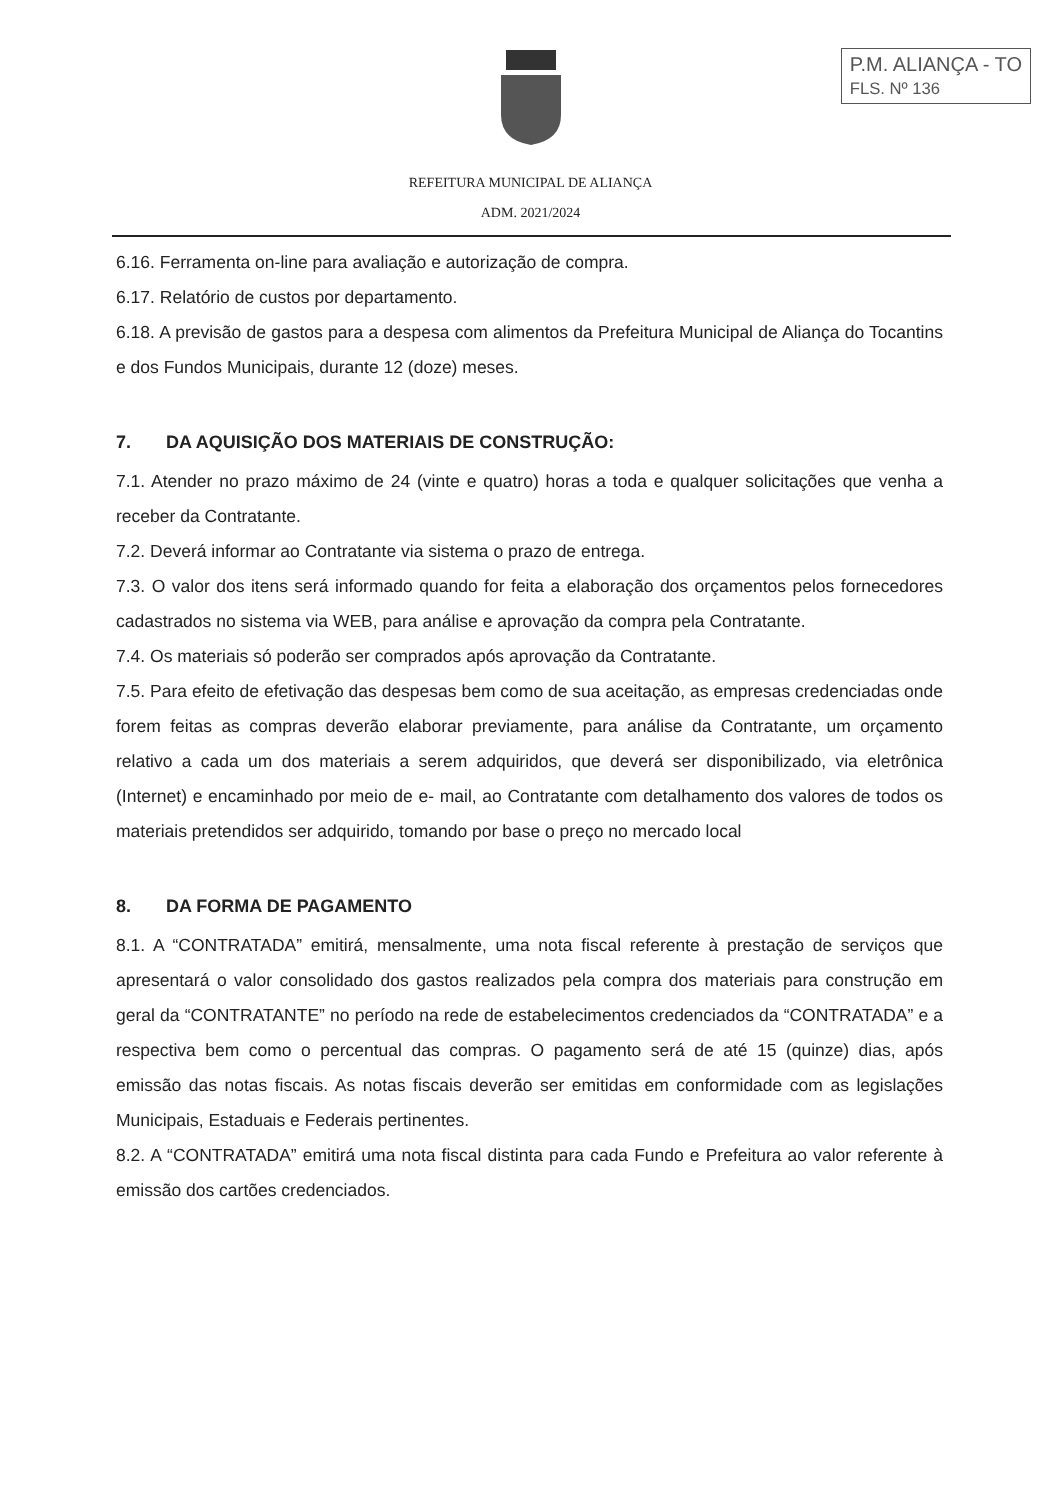P.M. ALIANÇA - TO
FLS. Nº 136
REFEITURA MUNICIPAL DE ALIANÇA
ADM. 2021/2024
6.16. Ferramenta on-line para avaliação e autorização de compra.
6.17. Relatório de custos por departamento.
6.18. A previsão de gastos para a despesa com alimentos da Prefeitura Municipal de Aliança do Tocantins e dos Fundos Municipais, durante 12 (doze) meses.
7. DA AQUISIÇÃO DOS MATERIAIS DE CONSTRUÇÃO:
7.1. Atender no prazo máximo de 24 (vinte e quatro) horas a toda e qualquer solicitações que venha a receber da Contratante.
7.2. Deverá informar ao Contratante via sistema o prazo de entrega.
7.3. O valor dos itens será informado quando for feita a elaboração dos orçamentos pelos fornecedores cadastrados no sistema via WEB, para análise e aprovação da compra pela Contratante.
7.4. Os materiais só poderão ser comprados após aprovação da Contratante.
7.5. Para efeito de efetivação das despesas bem como de sua aceitação, as empresas credenciadas onde forem feitas as compras deverão elaborar previamente, para análise da Contratante, um orçamento relativo a cada um dos materiais a serem adquiridos, que deverá ser disponibilizado, via eletrônica (Internet) e encaminhado por meio de e- mail, ao Contratante com detalhamento dos valores de todos os materiais pretendidos ser adquirido, tomando por base o preço no mercado local
8. DA FORMA DE PAGAMENTO
8.1. A “CONTRATADA” emitirá, mensalmente, uma nota fiscal referente à prestação de serviços que apresentará o valor consolidado dos gastos realizados pela compra dos materiais para construção em geral da “CONTRATANTE” no período na rede de estabelecimentos credenciados da “CONTRATADA” e a respectiva bem como o percentual das compras. O pagamento será de até 15 (quinze) dias, após emissão das notas fiscais. As notas fiscais deverão ser emitidas em conformidade com as legislações Municipais, Estaduais e Federais pertinentes.
8.2. A “CONTRATADA” emitirá uma nota fiscal distinta para cada Fundo e Prefeitura ao valor referente à emissão dos cartões credenciados.